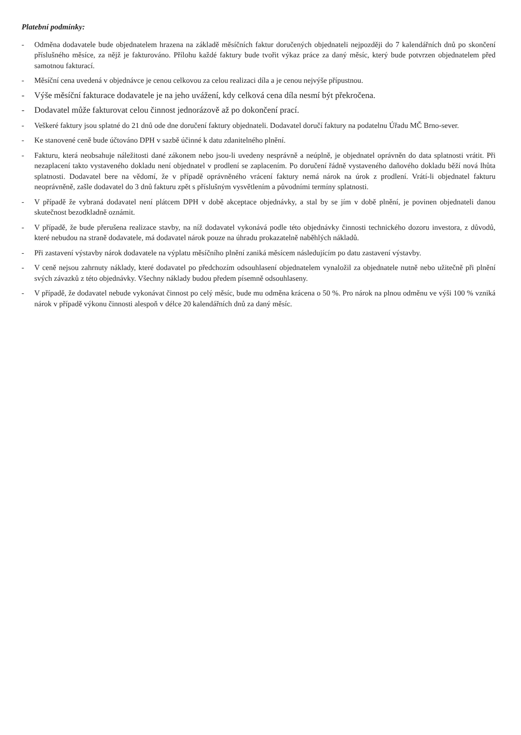Platební podmínky:
- Odměna dodavatele bude objednatelem hrazena na základě měsíčních faktur doručených objednateli nejpozději do 7 kalendářních dnů po skončení příslušného měsíce, za nějž je fakturováno. Přílohu každé faktury bude tvořit výkaz práce za daný měsíc, který bude potvrzen objednatelem před samotnou fakturací.
- Měsíční cena uvedená v objednávce je cenou celkovou za celou realizaci díla a je cenou nejvýše přípustnou.
- Výše měsíční fakturace dodavatele je na jeho uvážení, kdy celková cena díla nesmí být překročena.
- Dodavatel může fakturovat celou činnost jednorázově až po dokončení prací.
- Veškeré faktury jsou splatné do 21 dnů ode dne doručení faktury objednateli. Dodavatel doručí faktury na podatelnu Úřadu MČ Brno-sever.
- Ke stanovené ceně bude účtováno DPH v sazbě účinné k datu zdanitelného plnění.
- Fakturu, která neobsahuje náležitosti dané zákonem nebo jsou-li uvedeny nesprávně a neúplně, je objednatel oprávněn do data splatnosti vrátit. Při nezaplacení takto vystaveného dokladu není objednatel v prodlení se zaplacením. Po doručení řádně vystaveného daňového dokladu běží nová lhůta splatnosti. Dodavatel bere na vědomí, že v případě oprávněného vrácení faktury nemá nárok na úrok z prodlení. Vrátí-li objednatel fakturu neoprávněně, zašle dodavatel do 3 dnů fakturu zpět s příslušným vysvětlením a původními termíny splatnosti.
- V případě že vybraná dodavatel není plátcem DPH v době akceptace objednávky, a stal by se jím v době plnění, je povinen objednateli danou skutečnost bezodkladně oznámit.
- V případě, že bude přerušena realizace stavby, na níž dodavatel vykonává podle této objednávky činnosti technického dozoru investora, z důvodů, které nebudou na straně dodavatele, má dodavatel nárok pouze na úhradu prokazatelně naběhlých nákladů.
- Při zastavení výstavby nárok dodavatele na výplatu měsíčního plnění zaniká měsícem následujícím po datu zastavení výstavby.
- V ceně nejsou zahrnuty náklady, které dodavatel po předchozím odsouhlasení objednatelem vynaložil za objednatele nutně nebo užitečně při plnění svých závazků z této objednávky. Všechny náklady budou předem písemně odsouhlaseny.
- V případě, že dodavatel nebude vykonávat činnost po celý měsíc, bude mu odměna krácena o 50 %. Pro nárok na plnou odměnu ve výši 100 % vzniká nárok v případě výkonu činnosti alespoň v délce 20 kalendářních dnů za daný měsíc.